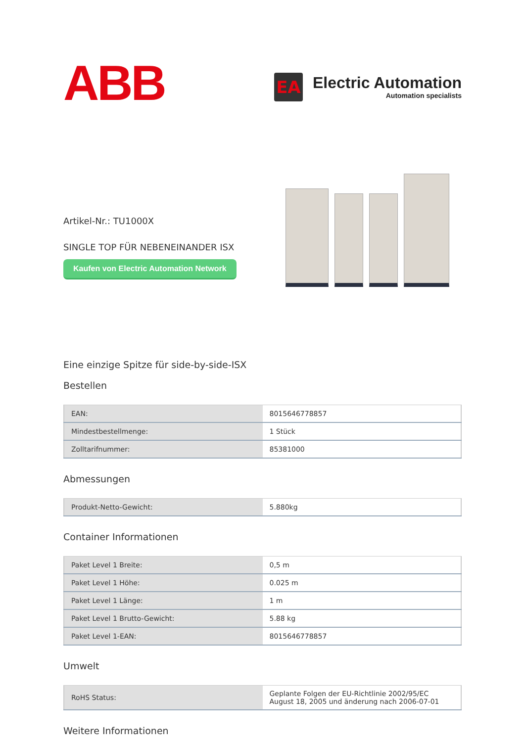ABB
EA
Electric Automation
Automation specialists
Artikel-Nr.: TU1000X
SINGLE TOP FÜR NEBENEINANDER ISX
Kaufen von Electric Automation Network
Eine einzige Spitze für side-by-side-ISX
Bestellen
| EAN: | 8015646778857 |
| Mindestbestellmenge: | 1 Stück |
| Zolltarifnummer: | 85381000 |
Abmessungen
| Produkt-Netto-Gewicht: | 5.880kg |
Container Informationen
| Paket Level 1 Breite: | 0,5 m |
| Paket Level 1 Höhe: | 0.025 m |
| Paket Level 1 Länge: | 1 m |
| Paket Level 1 Brutto-Gewicht: | 5.88 kg |
| Paket Level 1-EAN: | 8015646778857 |
Umwelt
| RoHS Status: | Geplante Folgen der EU-Richtlinie 2002/95/EC August 18, 2005 und änderung nach 2006-07-01 |
Weitere Informationen